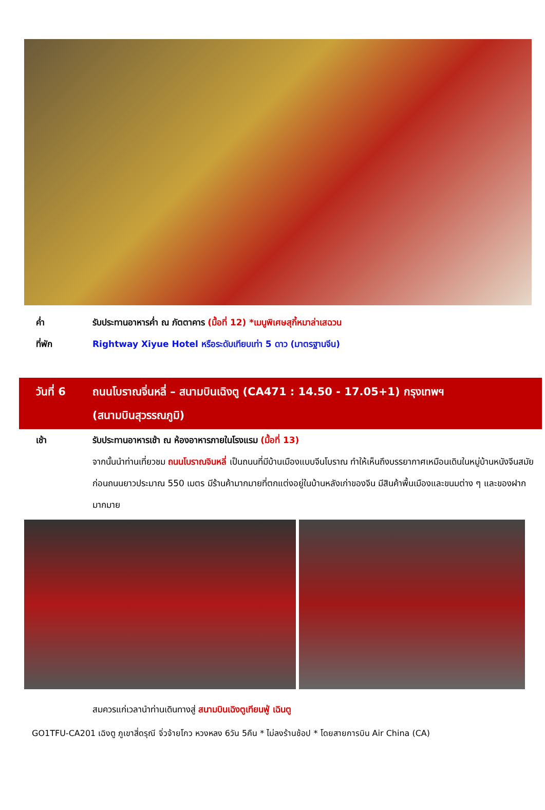ค่ำ รับประทานอาหารค่ำ ณ ภัตตาคาร (มื้อที่ 12) *เมนูพิเศษสุกี้หมาล่าเสฉวน
ที่พัก Rightway Xiyue Hotel หรือระดับเทียบเท่า 5 ดาว (มาตรฐานจีน)
วันที่ 6 ถนนโบราณจิ่นหลี่ – สนามบินเฉิงตู (CA471 : 14.50 - 17.05+1) กรุงเทพฯ
(สนามบินสุวรรณภูมิ)
เช้า รับประทานอาหารเช้า ณ ห้องอาหารภายในโรงแรม (มื้อที่ 13)
จากนั้นนำท่านเที่ยวชม ถนนโบราณจินหลี่ เป็นถนนที่มีบ้านเมืองแบบจีนโบราณ ทำให้เห็นถึงบรรยากาศเหมือนเดินในหมู่บ้านหนังจีนสมัยก่อนถนนยาวประมาณ 550 เมตร มีร้านค้ามากมายที่ตกแต่งอยู่ในบ้านหลังเก่าของจีน มีสินค้าพื้นเมืองและขนมต่าง ๆ และของฝากมากมาย
สมควรแก่เวลานำท่านเดินทางสู่ สนามบินเฉิงตูเทียนฟู่ เฉินตู
GO1TFU-CA201 เฉิงตู ภูเขาสี่ดรุณี จิ่วจ้ายโกว หวงหลง 6วัน 5คืน * ไม่ลงร้านช้อป * โดยสายการบิน Air China (CA)